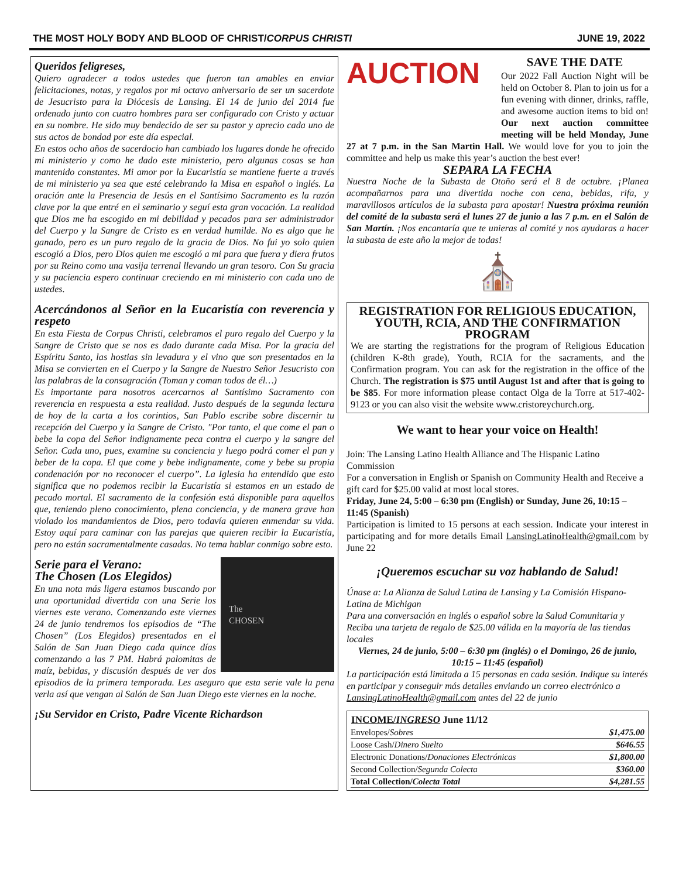THE MOST HOLY BODY AND BLOOD OF CHRIST/CORPUS CHRISTI JUNE 19, 2022
Queridos feligreses,
Quiero agradecer a todos ustedes que fueron tan amables en enviar felicitaciones, notas, y regalos por mi octavo aniversario de ser un sacerdote de Jesucristo para la Diócesis de Lansing. El 14 de junio del 2014 fue ordenado junto con cuatro hombres para ser configurado con Cristo y actuar en su nombre. He sido muy bendecido de ser su pastor y aprecio cada uno de sus actos de bondad por este día especial.
En estos ocho años de sacerdocio han cambiado los lugares donde he ofrecido mi ministerio y como he dado este ministerio, pero algunas cosas se han mantenido constantes. Mi amor por la Eucaristía se mantiene fuerte a través de mi ministerio ya sea que esté celebrando la Misa en español o inglés. La oración ante la Presencia de Jesús en el Santísimo Sacramento es la razón clave por la que entré en el seminario y seguí esta gran vocación. La realidad que Dios me ha escogido en mi debilidad y pecados para ser administrador del Cuerpo y la Sangre de Cristo es en verdad humilde. No es algo que he ganado, pero es un puro regalo de la gracia de Dios. No fui yo solo quien escogió a Dios, pero Dios quien me escogió a mi para que fuera y diera frutos por su Reino como una vasija terrenal llevando un gran tesoro. Con Su gracia y su paciencia espero continuar creciendo en mi ministerio con cada uno de ustedes.
Acercándonos al Señor en la Eucaristía con reverencia y respeto
En esta Fiesta de Corpus Christi, celebramos el puro regalo del Cuerpo y la Sangre de Cristo que se nos es dado durante cada Misa. Por la gracia del Espíritu Santo, las hostias sin levadura y el vino que son presentados en la Misa se convierten en el Cuerpo y la Sangre de Nuestro Señor Jesucristo con las palabras de la consagración (Toman y coman todos de él…)
Es importante para nosotros acercarnos al Santísimo Sacramento con reverencia en respuesta a esta realidad. Justo después de la segunda lectura de hoy de la carta a los corintios, San Pablo escribe sobre discernir tu recepción del Cuerpo y la Sangre de Cristo. "Por tanto, el que come el pan o bebe la copa del Señor indignamente peca contra el cuerpo y la sangre del Señor. Cada uno, pues, examine su conciencia y luego podrá comer el pan y beber de la copa. El que come y bebe indignamente, come y bebe su propia condenación por no reconocer el cuerpo”. La Iglesia ha entendido que esto significa que no podemos recibir la Eucaristía si estamos en un estado de pecado mortal. El sacramento de la confesión está disponible para aquellos que, teniendo pleno conocimiento, plena conciencia, y de manera grave han violado los mandamientos de Dios, pero todavía quieren enmendar su vida. Estoy aquí para caminar con las parejas que quieren recibir la Eucaristía, pero no están sacramentalmente casadas. No tema hablar conmigo sobre esto.
Serie para el Verano:
The Chosen (Los Elegidos)
The
CHOSEN
En una nota más ligera estamos buscando por una oportunidad divertida con una Serie los viernes este verano. Comenzando este viernes 24 de junio tendremos los episodios de “The Chosen” (Los Elegidos) presentados en el Salón de San Juan Diego cada quince días comenzando a las 7 PM. Habrá palomitas de maíz, bebidas, y discusión después de ver dos episodios de la primera temporada. Les aseguro que esta serie vale la pena verla así que vengan al Salón de San Juan Diego este viernes en la noche.
¡Su Servidor en Cristo, Padre Vicente Richardson
AUCTION
SAVE THE DATE
Our 2022 Fall Auction Night will be held on October 8. Plan to join us for a fun evening with dinner, drinks, raffle, and awesome auction items to bid on! Our next auction committee meeting will be held Monday, June 27 at 7 p.m. in the San Martin Hall. We would love for you to join the committee and help us make this year’s auction the best ever!
SEPARA LA FECHA
Nuestra Noche de la Subasta de Otoño será el 8 de octubre. ¡Planea acompañarnos para una divertida noche con cena, bebidas, rifa, y maravillosos artículos de la subasta para apostar! Nuestra próxima reunión del comité de la subasta será el lunes 27 de junio a las 7 p.m. en el Salón de San Martín. ¡Nos encantaría que te unieras al comité y nos ayudaras a hacer la subasta de este año la mejor de todas!
⛪
REGISTRATION FOR RELIGIOUS EDUCATION, YOUTH, RCIA, AND THE CONFIRMATION PROGRAM
We are starting the registrations for the program of Religious Education (children K-8th grade), Youth, RCIA for the sacraments, and the Confirmation program. You can ask for the registration in the office of the Church. The registration is $75 until August 1st and after that is going to be $85. For more information please contact Olga de la Torre at 517-402-9123 or you can also visit the website www.cristoreychurch.org.
We want to hear your voice on Health!
Join: The Lansing Latino Health Alliance and The Hispanic Latino Commission
For a conversation in English or Spanish on Community Health and Receive a gift card for $25.00 valid at most local stores.
Friday, June 24, 5:00 – 6:30 pm (English) or Sunday, June 26, 10:15 – 11:45 (Spanish)
Participation is limited to 15 persons at each session. Indicate your interest in participating and for more details Email LansingLatinoHealth@gmail.com by June 22
¡Queremos escuchar su voz hablando de Salud!
Únase a: La Alianza de Salud Latina de Lansing y La Comisión Hispano-Latina de Michigan
Para una conversación en inglés o español sobre la Salud Comunitaria y Reciba una tarjeta de regalo de $25.00 válida en la mayoría de las tiendas locales
Viernes, 24 de junio, 5:00 – 6:30 pm (inglés) o el Domingo, 26 de junio, 10:15 – 11:45 (español)
La participación está limitada a 15 personas en cada sesión. Indique su interés en participar y conseguir más detalles enviando un correo electrónico a LansingLatinoHealth@gmail.com antes del 22 de junio
| INCOME/ INGRESO June 11/12 | |
| --- | --- |
| Envelopes/ Sobres | $1,475.00 |
| Loose Cash/ Dinero Suelto | $646.55 |
| Electronic Donations/ Donaciones Electrónicas | $1,800.00 |
| Second Collection/ Segunda Colecta | $360.00 |
| Total Collection/ Colecta Total | $4,281.55 |